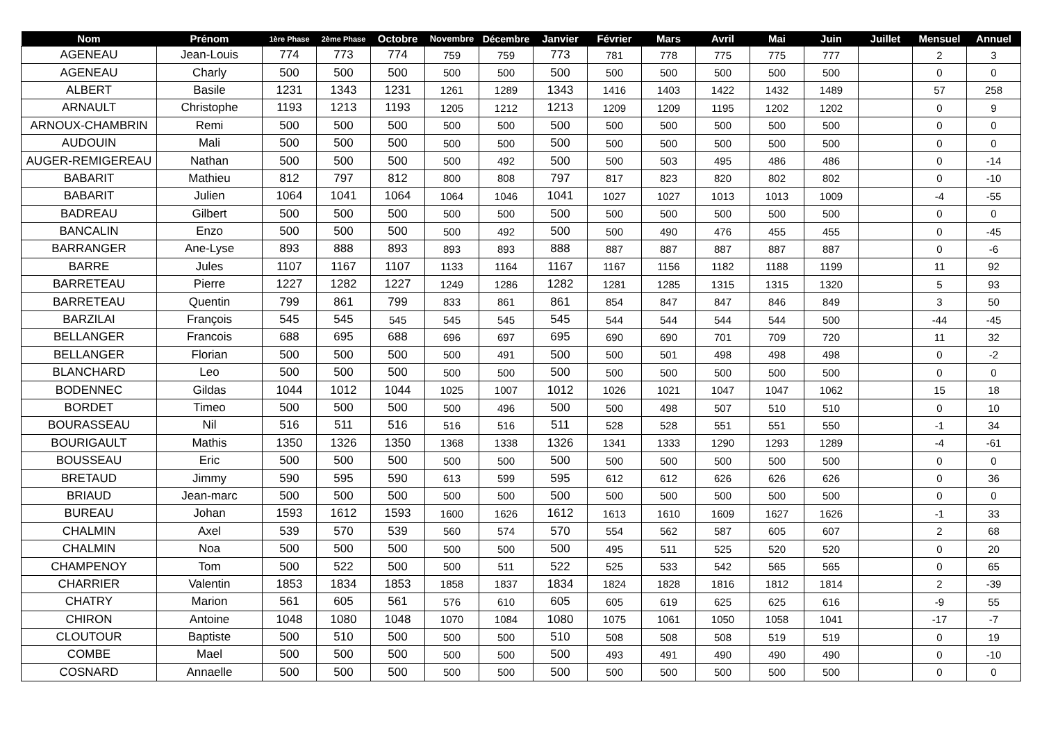| Nom | Prénom | 1ère Phase | 2ème Phase | Octobre | Novembre | Décembre | Janvier | Février | Mars | Avril | Mai | Juin | Juillet | Mensuel | Annuel |
| --- | --- | --- | --- | --- | --- | --- | --- | --- | --- | --- | --- | --- | --- | --- | --- |
| AGENEAU | Jean-Louis | 774 | 773 | 774 | 759 | 759 | 773 | 781 | 778 | 775 | 775 | 777 | | 2 | 3 |
| AGENEAU | Charly | 500 | 500 | 500 | 500 | 500 | 500 | 500 | 500 | 500 | 500 | 500 | | 0 | 0 |
| ALBERT | Basile | 1231 | 1343 | 1231 | 1261 | 1289 | 1343 | 1416 | 1403 | 1422 | 1432 | 1489 | | 57 | 258 |
| ARNAULT | Christophe | 1193 | 1213 | 1193 | 1205 | 1212 | 1213 | 1209 | 1209 | 1195 | 1202 | 1202 | | 0 | 9 |
| ARNOUX-CHAMBRIN | Remi | 500 | 500 | 500 | 500 | 500 | 500 | 500 | 500 | 500 | 500 | 500 | | 0 | 0 |
| AUDOUIN | Mali | 500 | 500 | 500 | 500 | 500 | 500 | 500 | 500 | 500 | 500 | 500 | | 0 | 0 |
| AUGER-REMIGEREAU | Nathan | 500 | 500 | 500 | 500 | 492 | 500 | 500 | 503 | 495 | 486 | 486 | | 0 | -14 |
| BABARIT | Mathieu | 812 | 797 | 812 | 800 | 808 | 797 | 817 | 823 | 820 | 802 | 802 | | 0 | -10 |
| BABARIT | Julien | 1064 | 1041 | 1064 | 1064 | 1046 | 1041 | 1027 | 1027 | 1013 | 1013 | 1009 | | -4 | -55 |
| BADREAU | Gilbert | 500 | 500 | 500 | 500 | 500 | 500 | 500 | 500 | 500 | 500 | 500 | | 0 | 0 |
| BANCALIN | Enzo | 500 | 500 | 500 | 500 | 492 | 500 | 500 | 490 | 476 | 455 | 455 | | 0 | -45 |
| BARRANGER | Ane-Lyse | 893 | 888 | 893 | 893 | 893 | 888 | 887 | 887 | 887 | 887 | 887 | | 0 | -6 |
| BARRE | Jules | 1107 | 1167 | 1107 | 1133 | 1164 | 1167 | 1167 | 1156 | 1182 | 1188 | 1199 | | 11 | 92 |
| BARRETEAU | Pierre | 1227 | 1282 | 1227 | 1249 | 1286 | 1282 | 1281 | 1285 | 1315 | 1315 | 1320 | | 5 | 93 |
| BARRETEAU | Quentin | 799 | 861 | 799 | 833 | 861 | 861 | 854 | 847 | 847 | 846 | 849 | | 3 | 50 |
| BARZILAI | François | 545 | 545 | 545 | 545 | 545 | 545 | 544 | 544 | 544 | 544 | 500 | | -44 | -45 |
| BELLANGER | Francois | 688 | 695 | 688 | 696 | 697 | 695 | 690 | 690 | 701 | 709 | 720 | | 11 | 32 |
| BELLANGER | Florian | 500 | 500 | 500 | 500 | 491 | 500 | 500 | 501 | 498 | 498 | 498 | | 0 | -2 |
| BLANCHARD | Leo | 500 | 500 | 500 | 500 | 500 | 500 | 500 | 500 | 500 | 500 | 500 | | 0 | 0 |
| BODENNEC | Gildas | 1044 | 1012 | 1044 | 1025 | 1007 | 1012 | 1026 | 1021 | 1047 | 1047 | 1062 | | 15 | 18 |
| BORDET | Timeo | 500 | 500 | 500 | 500 | 496 | 500 | 500 | 498 | 507 | 510 | 510 | | 0 | 10 |
| BOURASSEAU | Nil | 516 | 511 | 516 | 516 | 516 | 511 | 528 | 528 | 551 | 551 | 550 | | -1 | 34 |
| BOURIGAULT | Mathis | 1350 | 1326 | 1350 | 1368 | 1338 | 1326 | 1341 | 1333 | 1290 | 1293 | 1289 | | -4 | -61 |
| BOUSSEAU | Eric | 500 | 500 | 500 | 500 | 500 | 500 | 500 | 500 | 500 | 500 | 500 | | 0 | 0 |
| BRETAUD | Jimmy | 590 | 595 | 590 | 613 | 599 | 595 | 612 | 612 | 626 | 626 | 626 | | 0 | 36 |
| BRIAUD | Jean-marc | 500 | 500 | 500 | 500 | 500 | 500 | 500 | 500 | 500 | 500 | 500 | | 0 | 0 |
| BUREAU | Johan | 1593 | 1612 | 1593 | 1600 | 1626 | 1612 | 1613 | 1610 | 1609 | 1627 | 1626 | | -1 | 33 |
| CHALMIN | Axel | 539 | 570 | 539 | 560 | 574 | 570 | 554 | 562 | 587 | 605 | 607 | | 2 | 68 |
| CHALMIN | Noa | 500 | 500 | 500 | 500 | 500 | 500 | 495 | 511 | 525 | 520 | 520 | | 0 | 20 |
| CHAMPENOY | Tom | 500 | 522 | 500 | 500 | 511 | 522 | 525 | 533 | 542 | 565 | 565 | | 0 | 65 |
| CHARRIER | Valentin | 1853 | 1834 | 1853 | 1858 | 1837 | 1834 | 1824 | 1828 | 1816 | 1812 | 1814 | | 2 | -39 |
| CHATRY | Marion | 561 | 605 | 561 | 576 | 610 | 605 | 605 | 619 | 625 | 625 | 616 | | -9 | 55 |
| CHIRON | Antoine | 1048 | 1080 | 1048 | 1070 | 1084 | 1080 | 1075 | 1061 | 1050 | 1058 | 1041 | | -17 | -7 |
| CLOUTOUR | Baptiste | 500 | 510 | 500 | 500 | 500 | 510 | 508 | 508 | 508 | 519 | 519 | | 0 | 19 |
| COMBE | Mael | 500 | 500 | 500 | 500 | 500 | 500 | 493 | 491 | 490 | 490 | 490 | | 0 | -10 |
| COSNARD | Annaelle | 500 | 500 | 500 | 500 | 500 | 500 | 500 | 500 | 500 | 500 | 500 | | 0 | 0 |